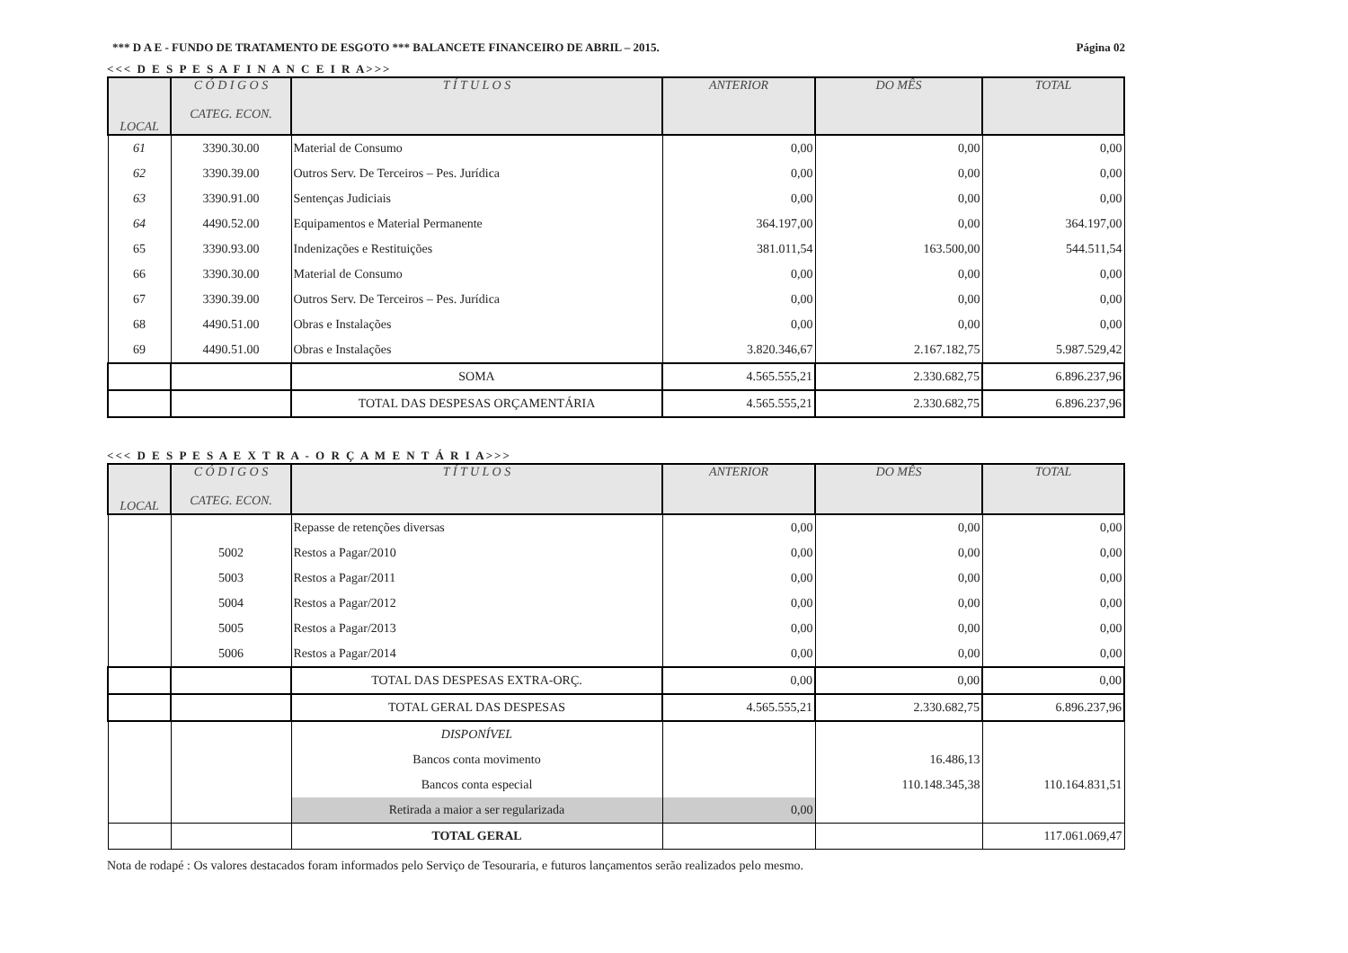*** D A E - FUNDO DE TRATAMENTO DE ESGOTO *** BALANCETE FINANCEIRO DE ABRIL – 2015. Página 02
<<< D E S P E S A F I N A N C E I R A>>>
| LOCAL | C Ó D I G O S CATEG. ECON. | T Í T U L O S | ANTERIOR | DO MÊS | TOTAL |
| --- | --- | --- | --- | --- | --- |
| 61 | 3390.30.00 | Material de Consumo | 0,00 | 0,00 | 0,00 |
| 62 | 3390.39.00 | Outros Serv. De Terceiros – Pes. Jurídica | 0,00 | 0,00 | 0,00 |
| 63 | 3390.91.00 | Sentenças Judiciais | 0,00 | 0,00 | 0,00 |
| 64 | 4490.52.00 | Equipamentos e Material Permanente | 364.197,00 | 0,00 | 364.197,00 |
| 65 | 3390.93.00 | Indenizações e Restituições | 381.011,54 | 163.500,00 | 544.511,54 |
| 66 | 3390.30.00 | Material de Consumo | 0,00 | 0,00 | 0,00 |
| 67 | 3390.39.00 | Outros Serv. De Terceiros – Pes. Jurídica | 0,00 | 0,00 | 0,00 |
| 68 | 4490.51.00 | Obras e Instalações | 0,00 | 0,00 | 0,00 |
| 69 | 4490.51.00 | Obras e Instalações | 3.820.346,67 | 2.167.182,75 | 5.987.529,42 |
| | | SOMA | 4.565.555,21 | 2.330.682,75 | 6.896.237,96 |
| | | TOTAL DAS DESPESAS ORÇAMENTÁRIA | 4.565.555,21 | 2.330.682,75 | 6.896.237,96 |
<<< D E S P E S A E X T R A - O R Ç A M E N T Á R I A>>>
| LOCAL | C Ó D I G O S CATEG. ECON. | T Í T U L O S | ANTERIOR | DO MÊS | TOTAL |
| --- | --- | --- | --- | --- | --- |
| | | Repasse de retenções diversas | 0,00 | 0,00 | 0,00 |
| | 5002 | Restos a Pagar/2010 | 0,00 | 0,00 | 0,00 |
| | 5003 | Restos a Pagar/2011 | 0,00 | 0,00 | 0,00 |
| | 5004 | Restos a Pagar/2012 | 0,00 | 0,00 | 0,00 |
| | 5005 | Restos a Pagar/2013 | 0,00 | 0,00 | 0,00 |
| | 5006 | Restos a Pagar/2014 | 0,00 | 0,00 | 0,00 |
| | | TOTAL DAS DESPESAS EXTRA-ORÇ. | 0,00 | 0,00 | 0,00 |
| | | TOTAL GERAL DAS DESPESAS | 4.565.555,21 | 2.330.682,75 | 6.896.237,96 |
| | | DISPONÍVEL | | | |
| | | Bancos conta movimento | | 16.486,13 | |
| | | Bancos conta especial | | 110.148.345,38 | 110.164.831,51 |
| | | Retirada a maior a ser regularizada | 0,00 | | |
| | | TOTAL GERAL | | | 117.061.069,47 |
Nota de rodapé : Os valores destacados foram informados pelo Serviço de Tesouraria, e futuros lançamentos serão realizados pelo mesmo.